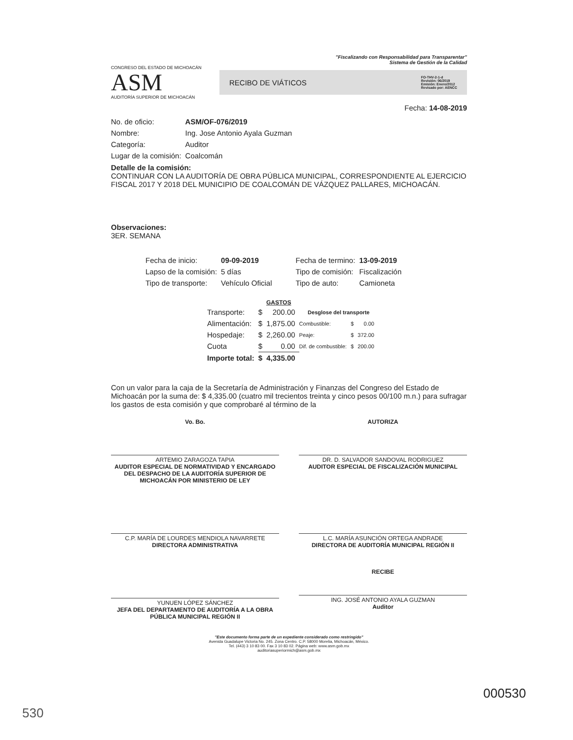"Fiscalizando con Responsabilidad para Transparentar"
Sistema de Gestión de la Calidad
CONGRESO DEL ESTADO DE MICHOACÁN
ASM
AUDITORÍA SUPERIOR DE MICHOACÁN
RECIBO DE VIÁTICOS FO-THV-2-1-d
Revisión: 06/2019
Emisión: Enero/2012
Revisado por: AENCC
Fecha: 14-08-2019
| No. de oficio: | ASM/OF-076/2019 |
| Nombre: | Ing. Jose Antonio Ayala Guzman |
| Categoría: | Auditor |
| Lugar de la comisión: | Coalcomán |
Detalle de la comisión:
CONTINUAR CON LA AUDITORÍA DE OBRA PÚBLICA MUNICIPAL, CORRESPONDIENTE AL EJERCICIO FISCAL 2017 Y 2018 DEL MUNICIPIO DE COALCOMÁN DE VÁZQUEZ PALLARES, MICHOACÁN.
Observaciones:
3ER. SEMANA
| Fecha de inicio: | 09-09-2019 | Fecha de termino: | 13-09-2019 |
| Lapso de la comisión: | 5 días | Tipo de comisión: | Fiscalización |
| Tipo de transporte: | Vehículo Oficial | Tipo de auto: | Camioneta |
| | GASTOS | | | | |
| --- | --- | --- | --- | --- | --- |
| Transporte: | $ | 200.00 | Desglose del transporte | | |
| Alimentación: | $ | 1,875.00 | Combustible: | $ | 0.00 |
| Hospedaje: | $ | 2,260.00 | Peaje: | $ | 372.00 |
| Cuota | $ | 0.00 | Dif. de combustible: | $ | 200.00 |
| Importe total: | $ | 4,335.00 | | | |
Con un valor para la caja de la Secretaría de Administración y Finanzas del Congreso del Estado de Michoacán por la suma de: $ 4,335.00 (cuatro mil trecientos treinta y cinco pesos 00/100 m.n.) para sufragar los gastos de esta comisión y que comprobaré al término de la
Vo. Bo.
ARTEMIO ZARAGOZA TAPIA
AUDITOR ESPECIAL DE NORMATIVIDAD Y ENCARGADO DEL DESPACHO DE LA AUDITORÍA SUPERIOR DE MICHOACÁN POR MINISTERIO DE LEY
AUTORIZA
DR. D. SALVADOR SANDOVAL RODRIGUEZ
AUDITOR ESPECIAL DE FISCALIZACIÓN MUNICIPAL
C.P. MARÍA DE LOURDES MENDIOLA NAVARRETE
DIRECTORA ADMINISTRATIVA
L.C. MARÍA ASUNCIÓN ORTEGA ANDRADE
DIRECTORA DE AUDITORÍA MUNICIPAL REGIÓN II
YUNUEN LÓPEZ SÁNCHEZ
JEFA DEL DEPARTAMENTO DE AUDITORÍA A LA OBRA PÚBLICA MUNICIPAL REGIÓN II
RECIBE
ING. JOSÉ ANTONIO AYALA GUZMAN
Auditor
"Este documento forma parte de un expediente considerado como restringido"
Avenida Guadalupe Victoria No. 245. Zona Centro. C.P. 58000 Morelia, Michoacán, México.
Tel. (443) 3 10 83 00. Fax 3 10 83 02. Página web: www.asm.gob.mx
auditoriasuperiormich@asm.gob.mx
000530
530